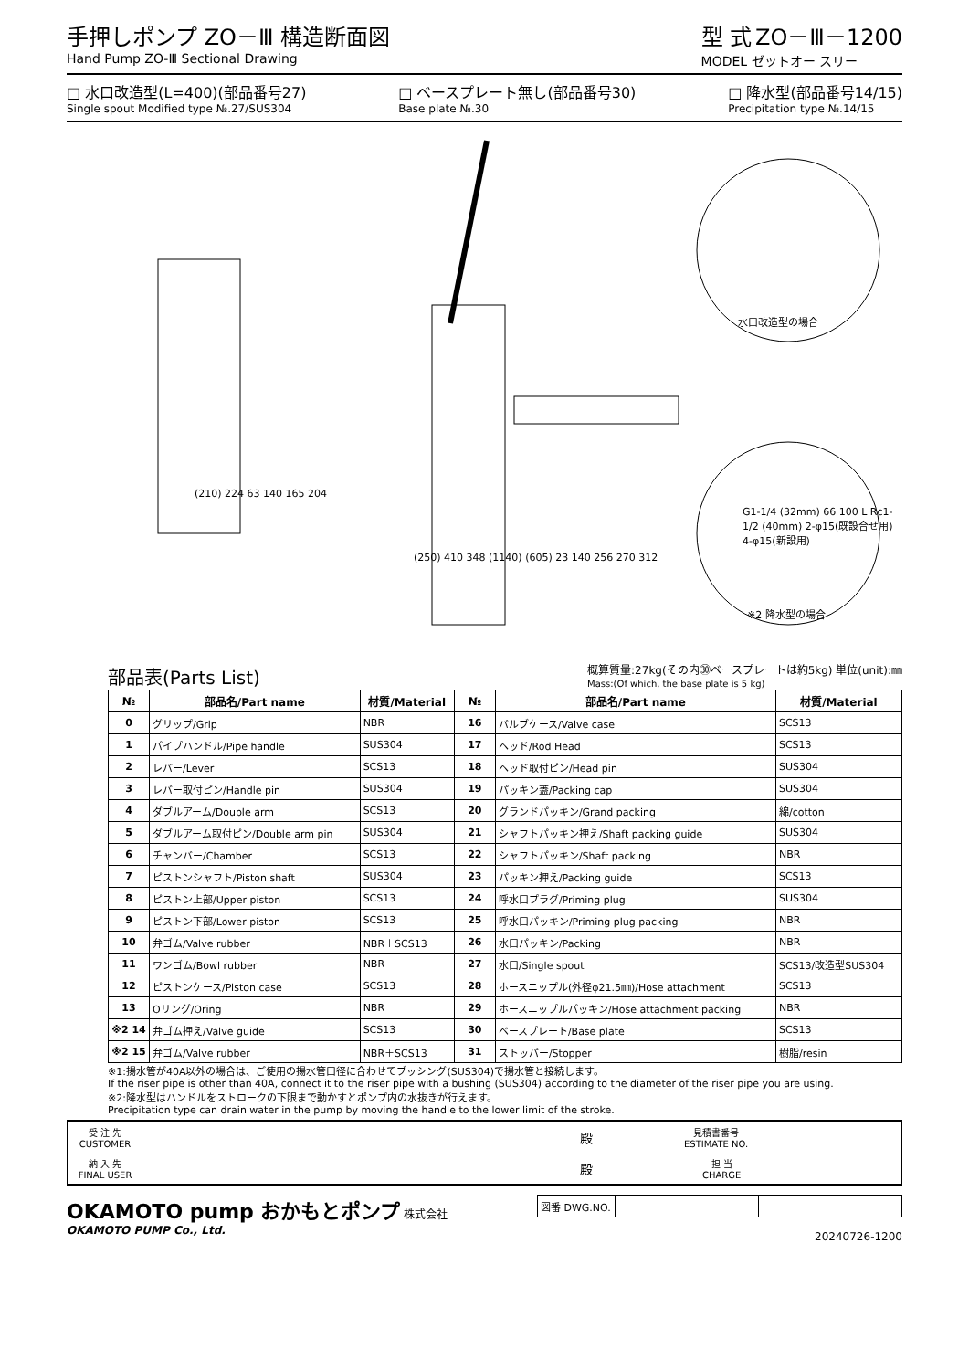手押しポンプ ZO－Ⅲ 構造断面図
Hand Pump ZO-Ⅲ Sectional Drawing
型 式 ZO－Ⅲ－1200
MODEL ゼットオー スリー
□ 水口改造型(L=400)(部品番号27)
Single spout Modified type №.27/SUS304
□ ベースプレート無し(部品番号30)
Base plate №.30
□ 降水型(部品番号14/15)
Precipitation type №.14/15
水口改造型の場合
※2 降水型の場合
(210) 224 63 140 165 204
(250) 410 348 (1140) (605) 23 140 256 270 312
G1-1/4 (32mm) 66 100 L Rc1-1/2 (40mm) 2-φ15(既設合せ用) 4-φ15(新設用)
部品表(Parts List)
概算質量:27kg(その内㉚ベースプレートは約5kg) 単位(unit):㎜
Mass:(Of which, the base plate is 5 kg)
| № | 部品名/Part name | 材質/Material | № | 部品名/Part name | 材質/Material |
| --- | --- | --- | --- | --- | --- |
| 0 | グリップ/Grip | NBR | 16 | バルブケース/Valve case | SCS13 |
| 1 | パイプハンドル/Pipe handle | SUS304 | 17 | ヘッド/Rod Head | SCS13 |
| 2 | レバー/Lever | SCS13 | 18 | ヘッド取付ピン/Head pin | SUS304 |
| 3 | レバー取付ピン/Handle pin | SUS304 | 19 | パッキン蓋/Packing cap | SUS304 |
| 4 | ダブルアーム/Double arm | SCS13 | 20 | グランドパッキン/Grand packing | 綿/cotton |
| 5 | ダブルアーム取付ピン/Double arm pin | SUS304 | 21 | シャフトパッキン押え/Shaft packing guide | SUS304 |
| 6 | チャンバー/Chamber | SCS13 | 22 | シャフトパッキン/Shaft packing | NBR |
| 7 | ピストンシャフト/Piston shaft | SUS304 | 23 | パッキン押え/Packing guide | SCS13 |
| 8 | ピストン上部/Upper piston | SCS13 | 24 | 呼水口プラグ/Priming plug | SUS304 |
| 9 | ピストン下部/Lower piston | SCS13 | 25 | 呼水口パッキン/Priming plug packing | NBR |
| 10 | 弁ゴム/Valve rubber | NBR＋SCS13 | 26 | 水口パッキン/Packing | NBR |
| 11 | ワンゴム/Bowl rubber | NBR | 27 | 水口/Single spout | SCS13/改造型SUS304 |
| 12 | ピストンケース/Piston case | SCS13 | 28 | ホースニップル(外径φ21.5㎜)/Hose attachment | SCS13 |
| 13 | Oリング/Oring | NBR | 29 | ホースニップルパッキン/Hose attachment packing | NBR |
| ※2 14 | 弁ゴム押え/Valve guide | SCS13 | 30 | ベースプレート/Base plate | SCS13 |
| ※2 15 | 弁ゴム/Valve rubber | NBR＋SCS13 | 31 | ストッパー/Stopper | 樹脂/resin |
※1:揚水管が40A以外の場合は、ご使用の揚水管口径に合わせてブッシング(SUS304)で揚水管と接続します。
If the riser pipe is other than 40A, connect it to the riser pipe with a bushing (SUS304) according to the diameter of the riser pipe you are using.
※2:降水型はハンドルをストロークの下限まで動かすとポンプ内の水抜きが行えます。
Precipitation type can drain water in the pump by moving the handle to the lower limit of the stroke.
受 注 先
CUSTOMER 殿 見積書番号
ESTIMATE NO.
納 入 先
FINAL USER 殿 担 当
CHARGE
OKAMOTO pump おかもとポンプ 株式会社
OKAMOTO PUMP Co., Ltd.
| 図番 DWG.NO. | | |
20240726-1200